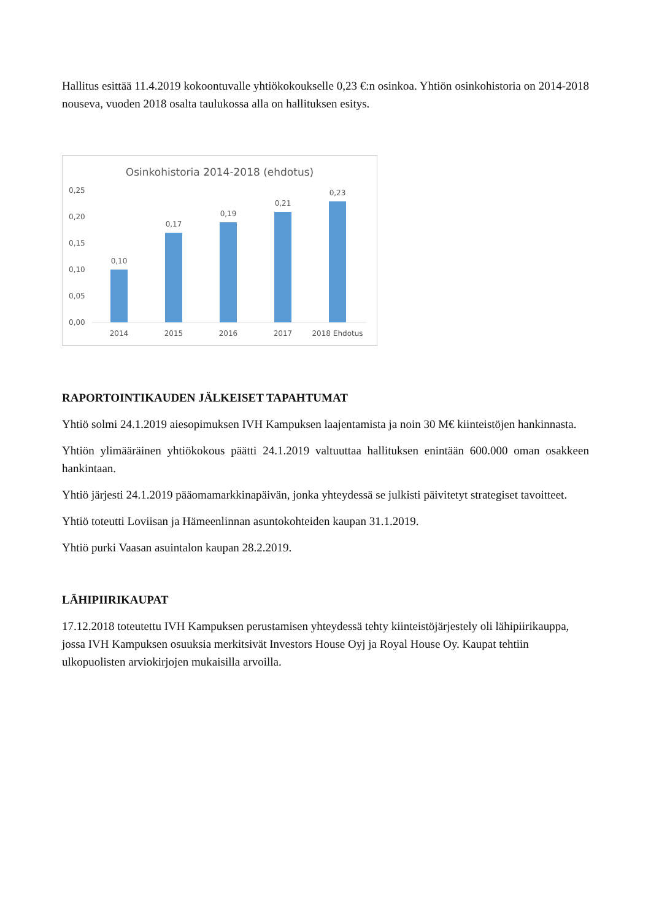Hallitus esittää 11.4.2019 kokoontuvalle yhtiökokoukselle 0,23 €:n osinkoa. Yhtiön osinkohistoria on 2014-2018 nouseva, vuoden 2018 osalta taulukossa alla on hallituksen esitys.
Osinkohistoria 2014-2018 (ehdotus)
0,25
0,20
0,15
0,10
0,05
0,00
0,10
0,17
0,19
0,21
0,23
2014
2015
2016
2017
2018 Ehdotus
RAPORTOINTIKAUDEN JÄLKEISET TAPAHTUMAT
Yhtiö solmi 24.1.2019 aiesopimuksen IVH Kampuksen laajentamista ja noin 30 M€ kiinteistöjen hankinnasta.
Yhtiön ylimääräinen yhtiökokous päätti 24.1.2019 valtuuttaa hallituksen enintään 600.000 oman osakkeen hankintaan.
Yhtiö järjesti 24.1.2019 pääomamarkkinapäivän, jonka yhteydessä se julkisti päivitetyt strategiset tavoitteet.
Yhtiö toteutti Loviisan ja Hämeenlinnan asuntokohteiden kaupan 31.1.2019.
Yhtiö purki Vaasan asuintalon kaupan 28.2.2019.
LÄHIPIIRIKAUPAT
17.12.2018 toteutettu IVH Kampuksen perustamisen yhteydessä tehty kiinteistöjärjestely oli lähipiirikauppa, jossa IVH Kampuksen osuuksia merkitsivät Investors House Oyj ja Royal House Oy. Kaupat tehtiin ulkopuolisten arviokirjojen mukaisilla arvoilla.